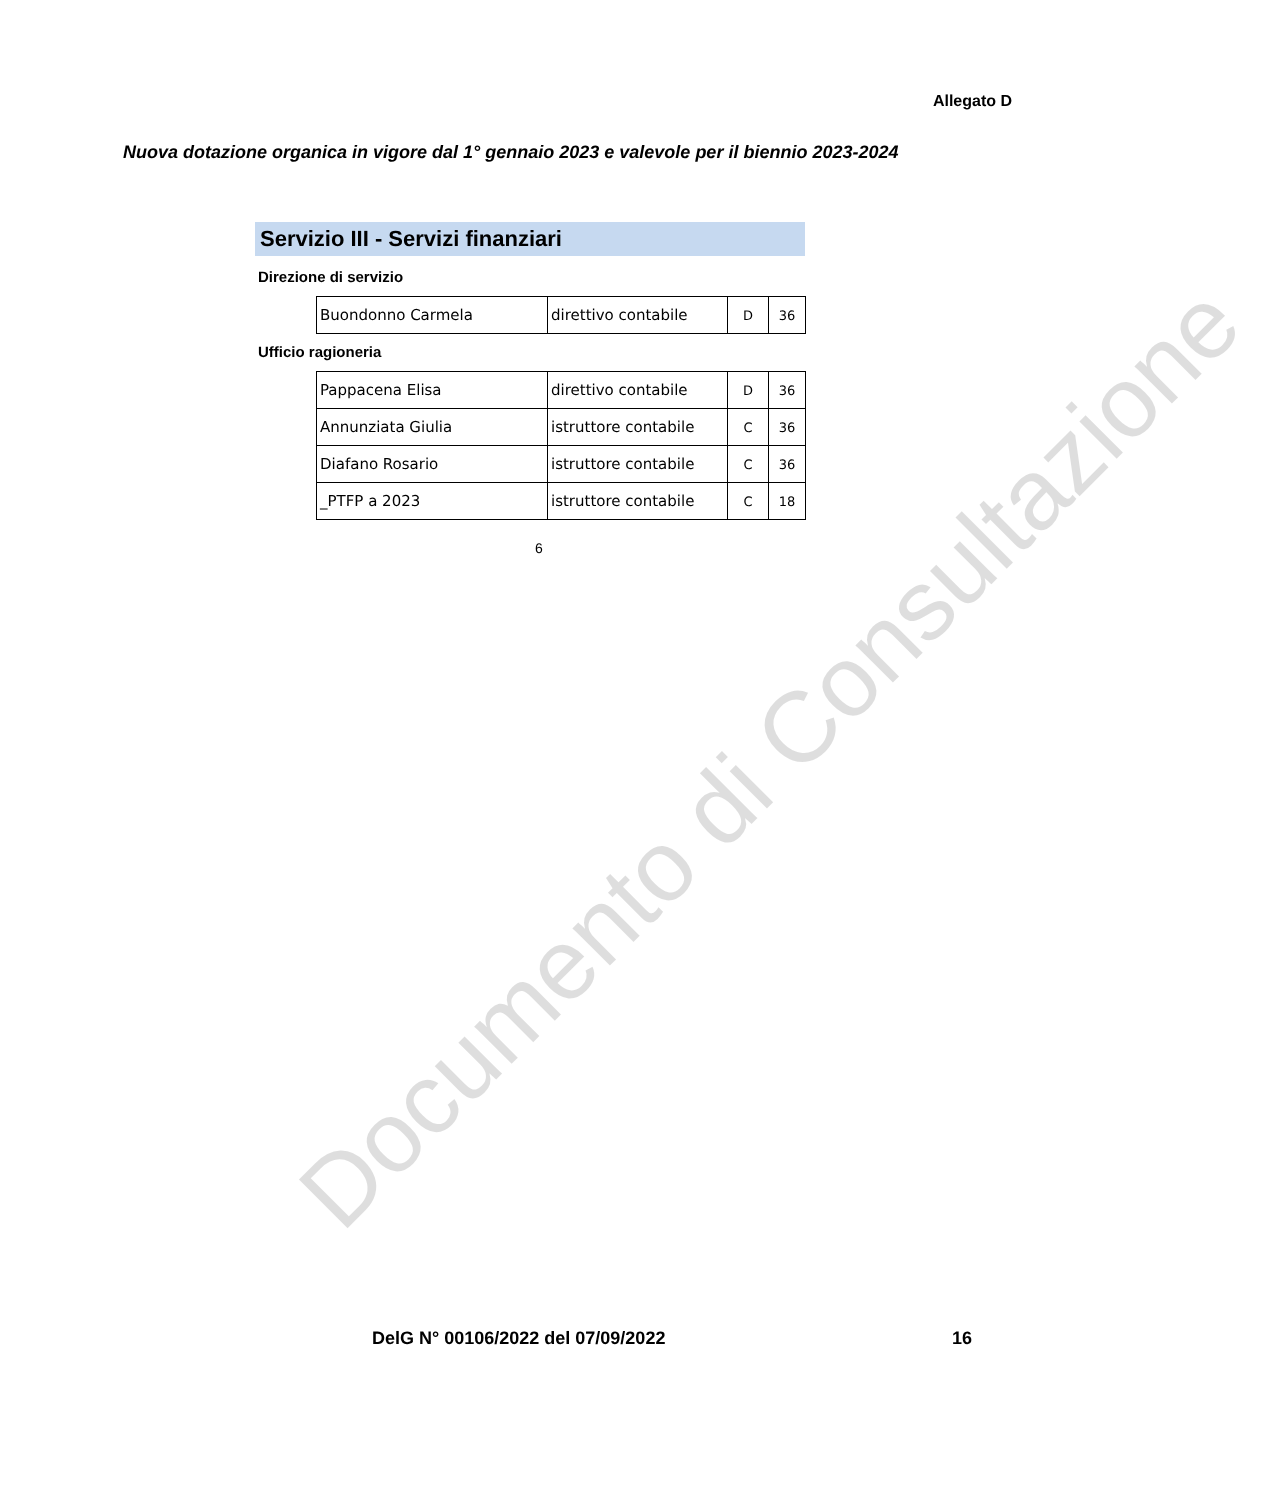Allegato D
Nuova dotazione organica in vigore dal 1° gennaio 2023 e valevole per il biennio 2023-2024
Servizio III - Servizi finanziari
Direzione di servizio
| Buondonno Carmela | direttivo contabile | D | 36 |
Ufficio ragioneria
| Pappacena Elisa | direttivo contabile | D | 36 |
| Annunziata Giulia | istruttore contabile | C | 36 |
| Diafano Rosario | istruttore contabile | C | 36 |
| _PTFP a 2023 | istruttore contabile | C | 18 |
6
Documento di Consultazione
DelG N° 00106/2022 del 07/09/2022
16